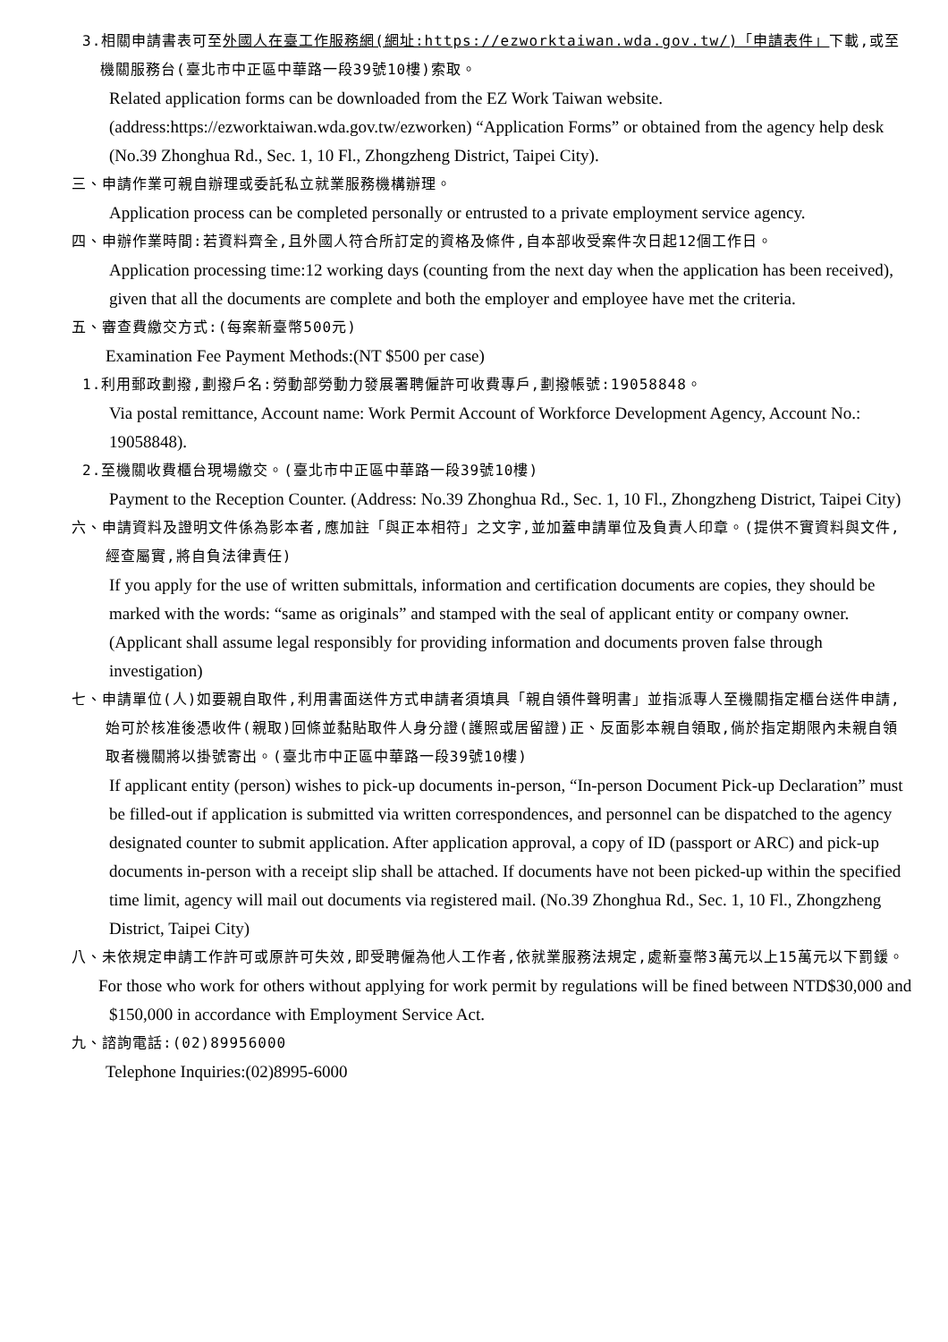3.相關申請書表可至外國人在臺工作服務網(網址:https://ezworktaiwan.wda.gov.tw/)「申請表件」下載,或至機關服務台(臺北市中正區中華路一段39號10樓)索取。
Related application forms can be downloaded from the EZ Work Taiwan website. (address:https://ezworktaiwan.wda.gov.tw/ezworken) “Application Forms” or obtained from the agency help desk (No.39 Zhonghua Rd., Sec. 1, 10 Fl., Zhongzheng District, Taipei City).
三、申請作業可親自辦理或委託私立就業服務機構辦理。
Application process can be completed personally or entrusted to a private employment service agency.
四、申辦作業時間:若資料齊全,且外國人符合所訂定的資格及條件,自本部收受案件次日起12個工作日。
Application processing time:12 working days (counting from the next day when the application has been received), given that all the documents are complete and both the employer and employee have met the criteria.
五、審查費繳交方式:(每案新臺幣500元)
Examination Fee Payment Methods:(NT $500 per case)
1.利用郵政劃撥,劃撥戶名:勞動部勞動力發展署聘僱許可收費專戶,劃撥帳號:19058848。
Via postal remittance, Account name: Work Permit Account of Workforce Development Agency, Account No.: 19058848).
2.至機關收費櫃台現場繳交。(臺北市中正區中華路一段39號10樓)
Payment to the Reception Counter. (Address: No.39 Zhonghua Rd., Sec. 1, 10 Fl., Zhongzheng District, Taipei City)
六、申請資料及證明文件係為影本者,應加註「與正本相符」之文字,並加蓋申請單位及負責人印章。(提供不實資料與文件,經查屬實,將自負法律責任)
If you apply for the use of written submittals, information and certification documents are copies, they should be marked with the words: “same as originals” and stamped with the seal of applicant entity or company owner. (Applicant shall assume legal responsibly for providing information and documents proven false through investigation)
七、申請單位(人)如要親自取件,利用書面送件方式申請者須填具「親自領件聲明書」並指派專人至機關指定櫃台送件申請,始可於核准後憑收件(親取)回條並黏貼取件人身分證(護照或居留證)正、反面影本親自領取,倘於指定期限內未親自領取者機關將以掛號寄出。(臺北市中正區中華路一段39號10樓)
If applicant entity (person) wishes to pick-up documents in-person, “In-person Document Pick-up Declaration” must be filled-out if application is submitted via written correspondences, and personnel can be dispatched to the agency designated counter to submit application. After application approval, a copy of ID (passport or ARC) and pick-up documents in-person with a receipt slip shall be attached. If documents have not been picked-up within the specified time limit, agency will mail out documents via registered mail. (No.39 Zhonghua Rd., Sec. 1, 10 Fl., Zhongzheng District, Taipei City)
八、未依規定申請工作許可或原許可失效,即受聘僱為他人工作者,依就業服務法規定,處新臺幣3萬元以上15萬元以下罰鍰。
For those who work for others without applying for work permit by regulations will be fined between NTD$30,000 and $150,000 in accordance with Employment Service Act.
九、諮詢電話:(02)89956000
Telephone Inquiries:(02)8995-6000